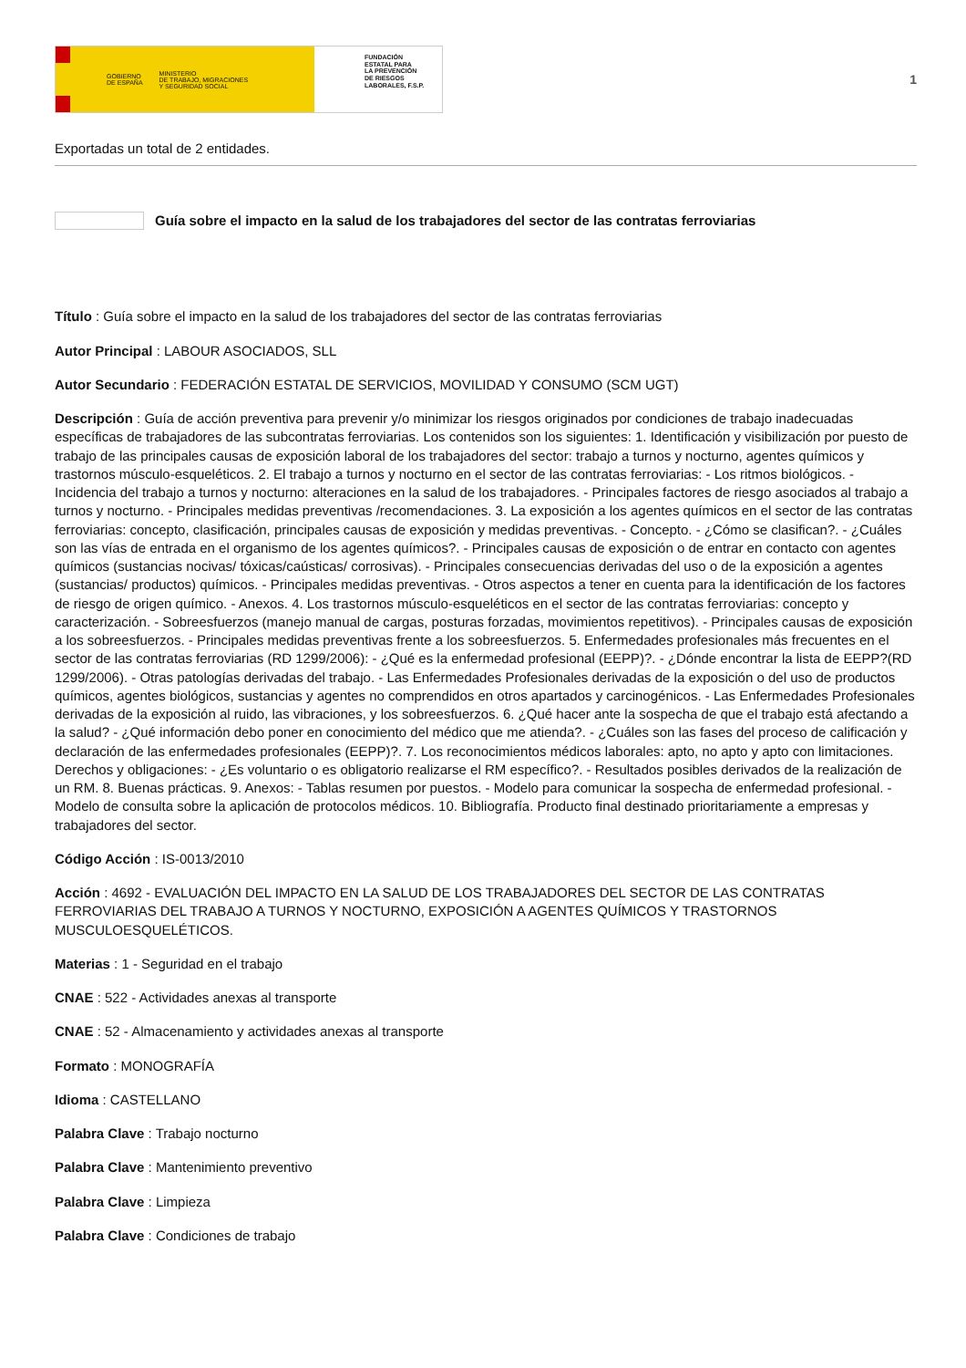GOBIERNO
DE ESPAÑA MINISTERIO
DE TRABAJO, MIGRACIONES
Y SEGURIDAD SOCIAL
FUNDACIÓN
ESTATAL PARA
LA PREVENCIÓN
DE RIESGOS
LABORALES, F.S.P.
1
Exportadas un total de 2 entidades.
Guía sobre el impacto en la salud de los trabajadores del sector de las contratas ferroviarias
Título : Guía sobre el impacto en la salud de los trabajadores del sector de las contratas ferroviarias
Autor Principal : LABOUR ASOCIADOS, SLL
Autor Secundario : FEDERACIÓN ESTATAL DE SERVICIOS, MOVILIDAD Y CONSUMO (SCM UGT)
Descripción : Guía de acción preventiva para prevenir y/o minimizar los riesgos originados por condiciones de trabajo inadecuadas específicas de trabajadores de las subcontratas ferroviarias. Los contenidos son los siguientes: 1. Identificación y visibilización por puesto de trabajo de las principales causas de exposición laboral de los trabajadores del sector: trabajo a turnos y nocturno, agentes químicos y trastornos músculo-esqueléticos. 2. El trabajo a turnos y nocturno en el sector de las contratas ferroviarias: - Los ritmos biológicos. - Incidencia del trabajo a turnos y nocturno: alteraciones en la salud de los trabajadores. - Principales factores de riesgo asociados al trabajo a turnos y nocturno. - Principales medidas preventivas /recomendaciones. 3. La exposición a los agentes químicos en el sector de las contratas ferroviarias: concepto, clasificación, principales causas de exposición y medidas preventivas. - Concepto. - ¿Cómo se clasifican?. - ¿Cuáles son las vías de entrada en el organismo de los agentes químicos?. - Principales causas de exposición o de entrar en contacto con agentes químicos (sustancias nocivas/ tóxicas/caústicas/ corrosivas). - Principales consecuencias derivadas del uso o de la exposición a agentes (sustancias/ productos) químicos. - Principales medidas preventivas. - Otros aspectos a tener en cuenta para la identificación de los factores de riesgo de origen químico. - Anexos. 4. Los trastornos músculo-esqueléticos en el sector de las contratas ferroviarias: concepto y caracterización. - Sobreesfuerzos (manejo manual de cargas, posturas forzadas, movimientos repetitivos). - Principales causas de exposición a los sobreesfuerzos. - Principales medidas preventivas frente a los sobreesfuerzos. 5. Enfermedades profesionales más frecuentes en el sector de las contratas ferroviarias (RD 1299/2006): - ¿Qué es la enfermedad profesional (EEPP)?. - ¿Dónde encontrar la lista de EEPP?(RD 1299/2006). - Otras patologías derivadas del trabajo. - Las Enfermedades Profesionales derivadas de la exposición o del uso de productos químicos, agentes biológicos, sustancias y agentes no comprendidos en otros apartados y carcinogénicos. - Las Enfermedades Profesionales derivadas de la exposición al ruido, las vibraciones, y los sobreesfuerzos. 6. ¿Qué hacer ante la sospecha de que el trabajo está afectando a la salud? - ¿Qué información debo poner en conocimiento del médico que me atienda?. - ¿Cuáles son las fases del proceso de calificación y declaración de las enfermedades profesionales (EEPP)?. 7. Los reconocimientos médicos laborales: apto, no apto y apto con limitaciones. Derechos y obligaciones: - ¿Es voluntario o es obligatorio realizarse el RM específico?. - Resultados posibles derivados de la realización de un RM. 8. Buenas prácticas. 9. Anexos: - Tablas resumen por puestos. - Modelo para comunicar la sospecha de enfermedad profesional. - Modelo de consulta sobre la aplicación de protocolos médicos. 10. Bibliografía. Producto final destinado prioritariamente a empresas y trabajadores del sector.
Código Acción : IS-0013/2010
Acción : 4692 - EVALUACIÓN DEL IMPACTO EN LA SALUD DE LOS TRABAJADORES DEL SECTOR DE LAS CONTRATAS FERROVIARIAS DEL TRABAJO A TURNOS Y NOCTURNO, EXPOSICIÓN A AGENTES QUÍMICOS Y TRASTORNOS MUSCULOESQUELÉTICOS.
Materias : 1 - Seguridad en el trabajo
CNAE : 522 - Actividades anexas al transporte
CNAE : 52 - Almacenamiento y actividades anexas al transporte
Formato : MONOGRAFÍA
Idioma : CASTELLANO
Palabra Clave : Trabajo nocturno
Palabra Clave : Mantenimiento preventivo
Palabra Clave : Limpieza
Palabra Clave : Condiciones de trabajo